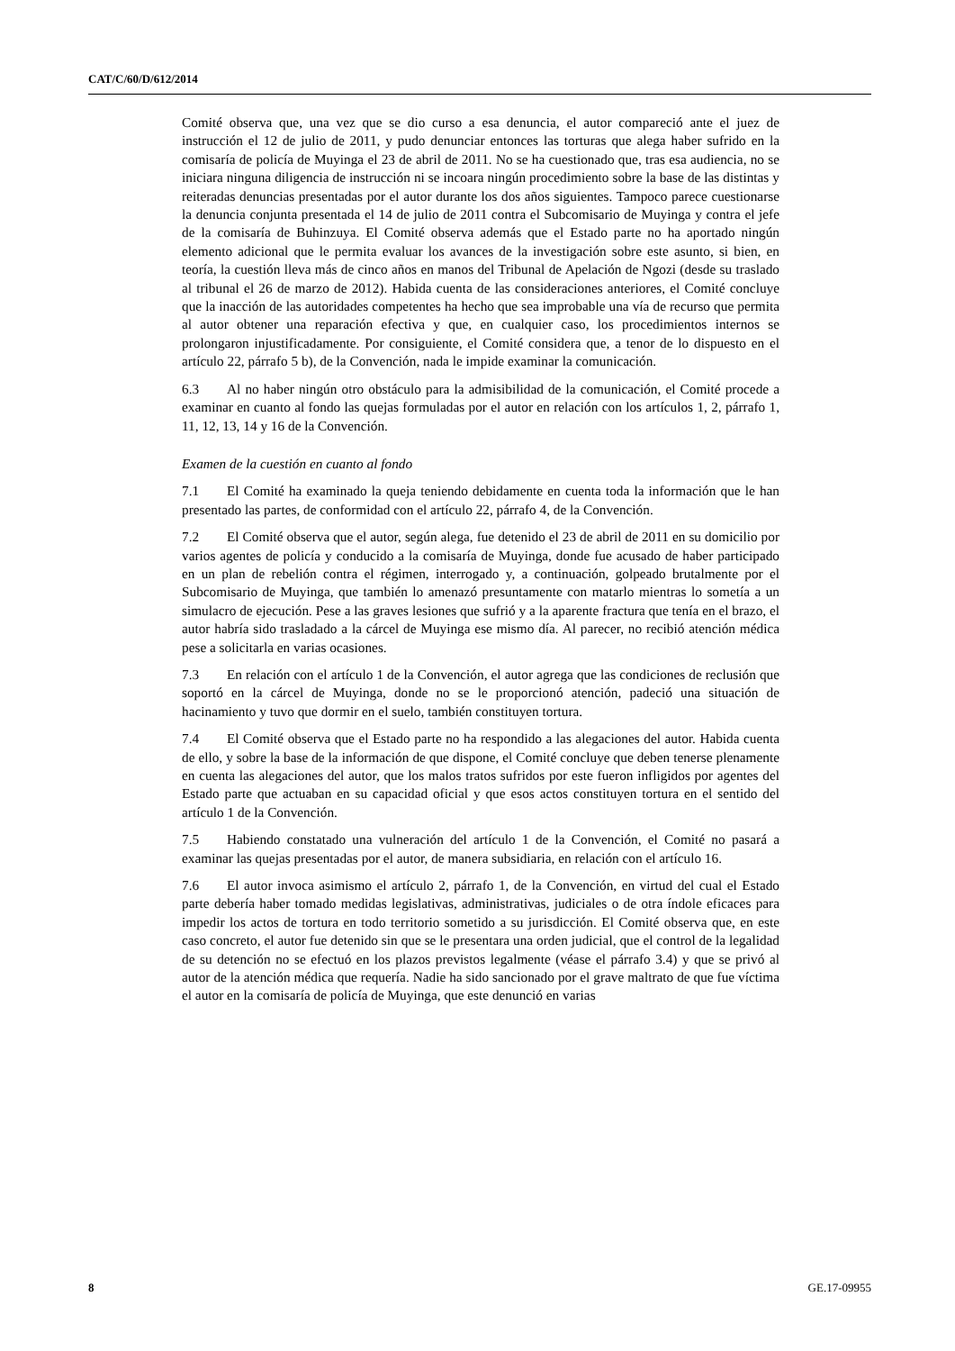CAT/C/60/D/612/2014
Comité observa que, una vez que se dio curso a esa denuncia, el autor compareció ante el juez de instrucción el 12 de julio de 2011, y pudo denunciar entonces las torturas que alega haber sufrido en la comisaría de policía de Muyinga el 23 de abril de 2011. No se ha cuestionado que, tras esa audiencia, no se iniciara ninguna diligencia de instrucción ni se incoara ningún procedimiento sobre la base de las distintas y reiteradas denuncias presentadas por el autor durante los dos años siguientes. Tampoco parece cuestionarse la denuncia conjunta presentada el 14 de julio de 2011 contra el Subcomisario de Muyinga y contra el jefe de la comisaría de Buhinzuya. El Comité observa además que el Estado parte no ha aportado ningún elemento adicional que le permita evaluar los avances de la investigación sobre este asunto, si bien, en teoría, la cuestión lleva más de cinco años en manos del Tribunal de Apelación de Ngozi (desde su traslado al tribunal el 26 de marzo de 2012). Habida cuenta de las consideraciones anteriores, el Comité concluye que la inacción de las autoridades competentes ha hecho que sea improbable una vía de recurso que permita al autor obtener una reparación efectiva y que, en cualquier caso, los procedimientos internos se prolongaron injustificadamente. Por consiguiente, el Comité considera que, a tenor de lo dispuesto en el artículo 22, párrafo 5 b), de la Convención, nada le impide examinar la comunicación.
6.3 Al no haber ningún otro obstáculo para la admisibilidad de la comunicación, el Comité procede a examinar en cuanto al fondo las quejas formuladas por el autor en relación con los artículos 1, 2, párrafo 1, 11, 12, 13, 14 y 16 de la Convención.
Examen de la cuestión en cuanto al fondo
7.1 El Comité ha examinado la queja teniendo debidamente en cuenta toda la información que le han presentado las partes, de conformidad con el artículo 22, párrafo 4, de la Convención.
7.2 El Comité observa que el autor, según alega, fue detenido el 23 de abril de 2011 en su domicilio por varios agentes de policía y conducido a la comisaría de Muyinga, donde fue acusado de haber participado en un plan de rebelión contra el régimen, interrogado y, a continuación, golpeado brutalmente por el Subcomisario de Muyinga, que también lo amenazó presuntamente con matarlo mientras lo sometía a un simulacro de ejecución. Pese a las graves lesiones que sufrió y a la aparente fractura que tenía en el brazo, el autor habría sido trasladado a la cárcel de Muyinga ese mismo día. Al parecer, no recibió atención médica pese a solicitarla en varias ocasiones.
7.3 En relación con el artículo 1 de la Convención, el autor agrega que las condiciones de reclusión que soportó en la cárcel de Muyinga, donde no se le proporcionó atención, padeció una situación de hacinamiento y tuvo que dormir en el suelo, también constituyen tortura.
7.4 El Comité observa que el Estado parte no ha respondido a las alegaciones del autor. Habida cuenta de ello, y sobre la base de la información de que dispone, el Comité concluye que deben tenerse plenamente en cuenta las alegaciones del autor, que los malos tratos sufridos por este fueron infligidos por agentes del Estado parte que actuaban en su capacidad oficial y que esos actos constituyen tortura en el sentido del artículo 1 de la Convención.
7.5 Habiendo constatado una vulneración del artículo 1 de la Convención, el Comité no pasará a examinar las quejas presentadas por el autor, de manera subsidiaria, en relación con el artículo 16.
7.6 El autor invoca asimismo el artículo 2, párrafo 1, de la Convención, en virtud del cual el Estado parte debería haber tomado medidas legislativas, administrativas, judiciales o de otra índole eficaces para impedir los actos de tortura en todo territorio sometido a su jurisdicción. El Comité observa que, en este caso concreto, el autor fue detenido sin que se le presentara una orden judicial, que el control de la legalidad de su detención no se efectuó en los plazos previstos legalmente (véase el párrafo 3.4) y que se privó al autor de la atención médica que requería. Nadie ha sido sancionado por el grave maltrato de que fue víctima el autor en la comisaría de policía de Muyinga, que este denunció en varias
8 GE.17-09955